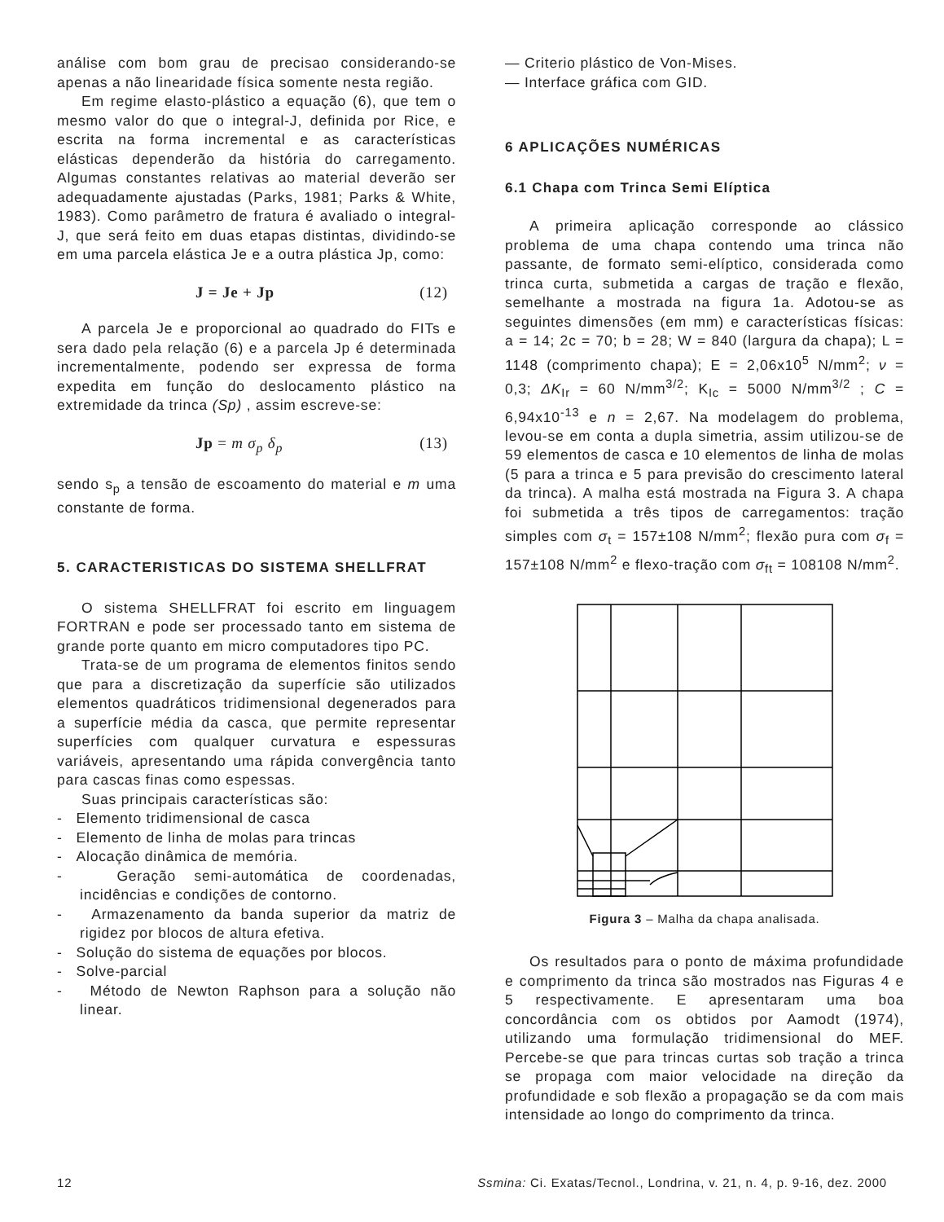análise com bom grau de precisao considerando-se apenas a não linearidade física somente nesta região.
Em regime elasto-plástico a equação (6), que tem o mesmo valor do que o integral-J, definida por Rice, e escrita na forma incremental e as características elásticas dependerão da história do carregamento. Algumas constantes relativas ao material deverão ser adequadamente ajustadas (Parks, 1981; Parks & White, 1983). Como parâmetro de fratura é avaliado o integral-J, que será feito em duas etapas distintas, dividindo-se em uma parcela elástica Je e a outra plástica Jp, como:
J = Je + Jp (12)
A parcela Je e proporcional ao quadrado do FITs e sera dado pela relação (6) e a parcela Jp é determinada incrementalmente, podendo ser expressa de forma expedita em função do deslocamento plástico na extremidade da trinca (Sp) , assim escreve-se:
Jp = m σ<sub>p</sub> δ<sub>p</sub> (13)
sendo s<sub>p</sub> a tensão de escoamento do material e m uma constante de forma.
5. CARACTERISTICAS DO SISTEMA SHELLFRAT
O sistema SHELLFRAT foi escrito em linguagem FORTRAN e pode ser processado tanto em sistema de grande porte quanto em micro computadores tipo PC.
Trata-se de um programa de elementos finitos sendo que para a discretização da superfície são utilizados elementos quadráticos tridimensional degenerados para a superfície média da casca, que permite representar superfícies com qualquer curvatura e espessuras variáveis, apresentando uma rápida convergência tanto para cascas finas como espessas.
Suas principais características são:
- Elemento tridimensional de casca
- Elemento de linha de molas para trincas
- Alocação dinâmica de memória.
- Geração semi-automática de coordenadas, incidências e condições de contorno.
- Armazenamento da banda superior da matriz de rigidez por blocos de altura efetiva.
- Solução do sistema de equações por blocos.
- Solve-parcial
- Método de Newton Raphson para a solução não linear.
— Criterio plástico de Von-Mises.
— Interface gráfica com GID.
6 APLICAÇÕES NUMÉRICAS
6.1 Chapa com Trinca Semi Elíptica
A primeira aplicação corresponde ao clássico problema de uma chapa contendo uma trinca não passante, de formato semi-elíptico, considerada como trinca curta, submetida a cargas de tração e flexão, semelhante a mostrada na figura 1a. Adotou-se as seguintes dimensões (em mm) e características físicas: a = 14; 2c = 70; b = 28; W = 840 (largura da chapa); L = 1148 (comprimento chapa); E = 2,06x10<sup>5</sup> N/mm<sup>2</sup>; ν = 0,3; ΔK<sub>Ir</sub> = 60 N/mm<sup>3/2</sup>; K<sub>Ic</sub> = 5000 N/mm<sup>3/2</sup> ; C = 6,94x10<sup>-13</sup> e n = 2,67. Na modelagem do problema, levou-se em conta a dupla simetria, assim utilizou-se de 59 elementos de casca e 10 elementos de linha de molas (5 para a trinca e 5 para previsão do crescimento lateral da trinca). A malha está mostrada na Figura 3. A chapa foi submetida a três tipos de carregamentos: tração simples com σ<sub>t</sub> = 157±108 N/mm<sup>2</sup>; flexão pura com σ<sub>f</sub> = 157±108 N/mm<sup>2</sup> e flexo-tração com σ<sub>ft</sub> = 108108 N/mm<sup>2</sup>.
Figura 3 – Malha da chapa analisada.
Os resultados para o ponto de máxima profundidade e comprimento da trinca são mostrados nas Figuras 4 e 5 respectivamente. E apresentaram uma boa concordância com os obtidos por Aamodt (1974), utilizando uma formulação tridimensional do MEF. Percebe-se que para trincas curtas sob tração a trinca se propaga com maior velocidade na direção da profundidade e sob flexão a propagação se da com mais intensidade ao longo do comprimento da trinca.
12 Ssmina: Ci. Exatas/Tecnol., Londrina, v. 21, n. 4, p. 9-16, dez. 2000